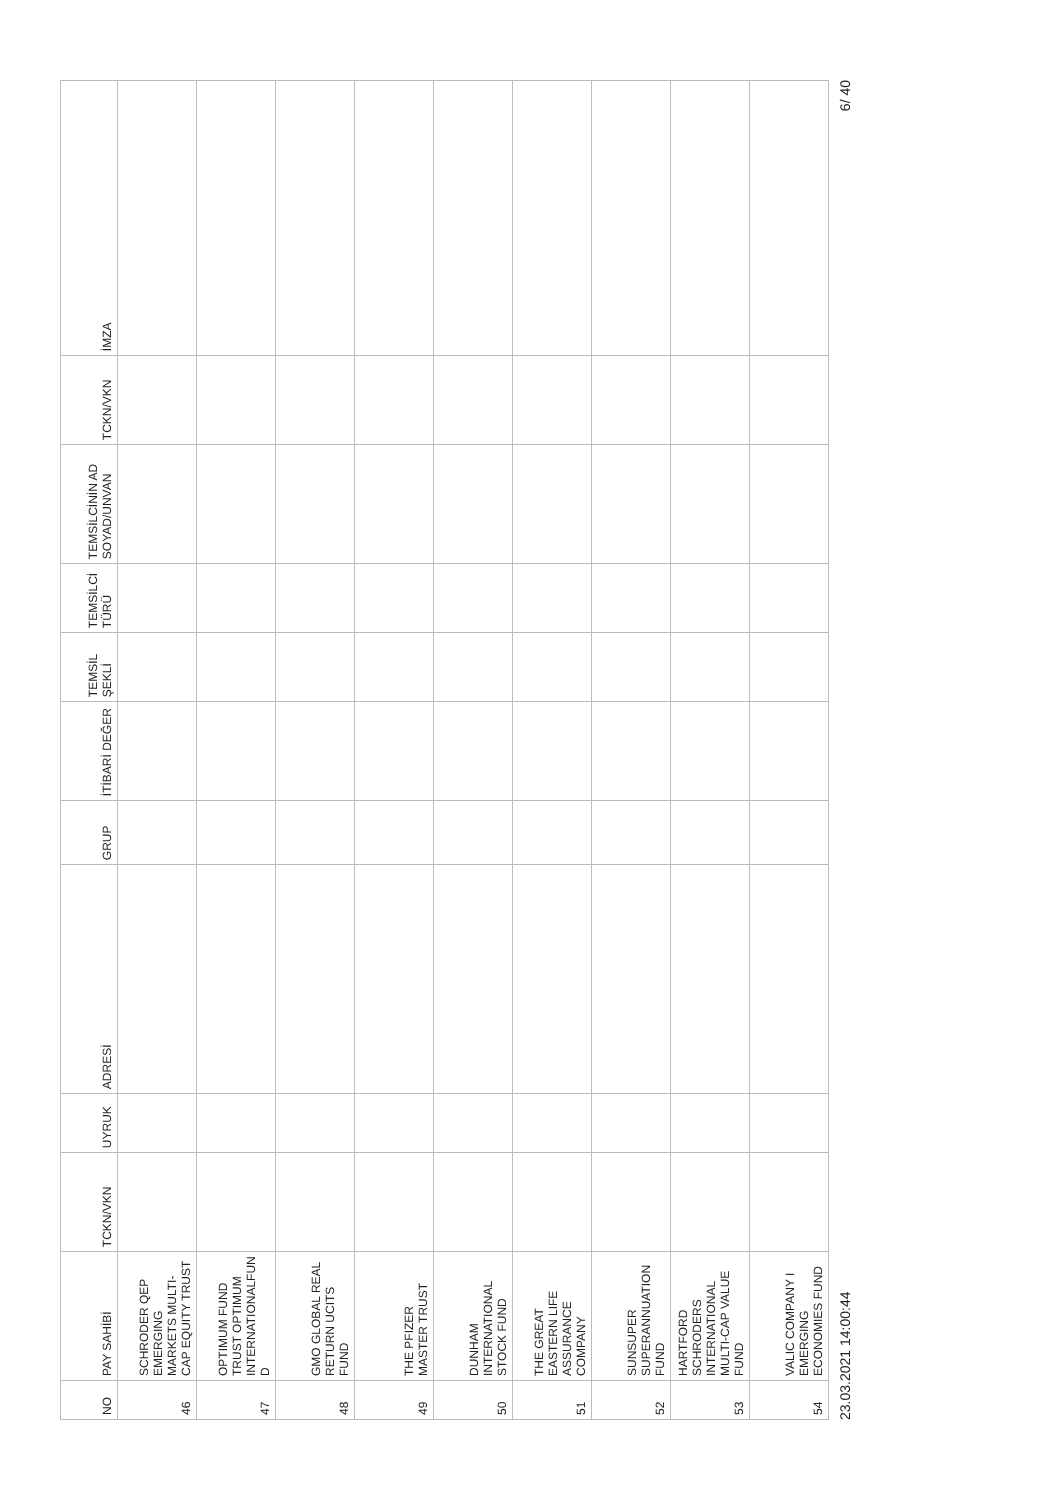| NO | PAY SAHİBİ | TCKN/VKN | UYRUK | ADRESİ | GRUP | İTİBARİ DEĞER | TEMSİL ŞEKLİ | TEMSİLCİ TÜRÜ | TEMSİLCİNİN AD SOYAD/UNVAN | TCKN/VKN | İMZA |
| --- | --- | --- | --- | --- | --- | --- | --- | --- | --- | --- | --- |
| 46 | SCHRODER QEP EMERGING MARKETS MULTI-CAP EQUITY TRUST | | | | | | | | | | |
| 47 | OPTIMUM FUND TRUST OPTIMUM INTERNATIONALFUN D | | | | | | | | | | |
| 48 | GMO GLOBAL REAL RETURN UCITS FUND | | | | | | | | | | |
| 49 | THE PFIZER MASTER TRUST | | | | | | | | | | |
| 50 | DUNHAM INTERNATIONAL STOCK FUND | | | | | | | | | | |
| 51 | THE GREAT EASTERN LIFE ASSURANCE COMPANY | | | | | | | | | | |
| 52 | SUNSUPER SUPERANNUATION FUND | | | | | | | | | | |
| 53 | HARTFORD SCHRODERS INTERNATIONAL MULTI-CAP VALUE FUND | | | | | | | | | | |
| 54 | VALIC COMPANY I EMERGING ECONOMIES FUND | | | | | | | | | | |
23.03.2021 14:00:44 6/ 40